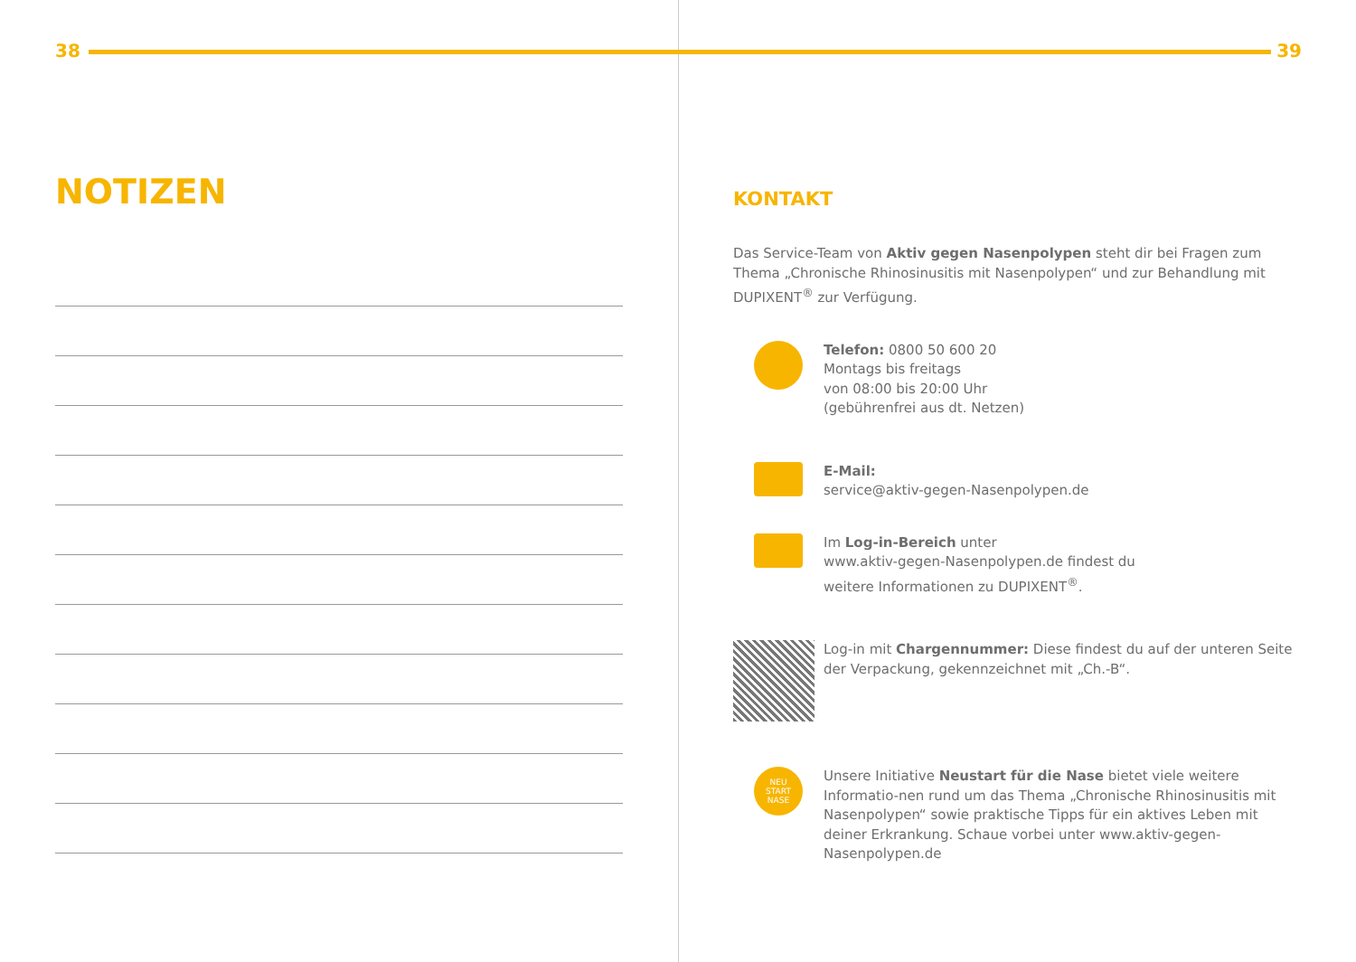38
NOTIZEN
39
KONTAKT
Das Service-Team von Aktiv gegen Nasenpolypen steht dir bei Fragen zum Thema „Chronische Rhinosinusitis mit Nasenpolypen“ und zur Behandlung mit DUPIXENT<sup>®</sup> zur Verfügung.
Telefon: 0800 50 600 20
Montags bis freitags
von 08:00 bis 20:00 Uhr
(gebührenfrei aus dt. Netzen)
E-Mail:
service@aktiv-gegen-Nasenpolypen.de
Im Log-in-Bereich unter
www.aktiv-gegen-Nasenpolypen.de findest du
weitere Informationen zu DUPIXENT<sup>®</sup>.
Log-in mit Chargennummer: Diese findest du auf der unteren Seite der Verpackung, gekennzeichnet mit „Ch.-B“.
NEU
START
NASE
Unsere Initiative Neustart für die Nase bietet viele weitere Informatio-nen rund um das Thema „Chronische Rhinosinusitis mit Nasenpolypen“ sowie praktische Tipps für ein aktives Leben mit deiner Erkrankung. Schaue vorbei unter www.aktiv-gegen-Nasenpolypen.de